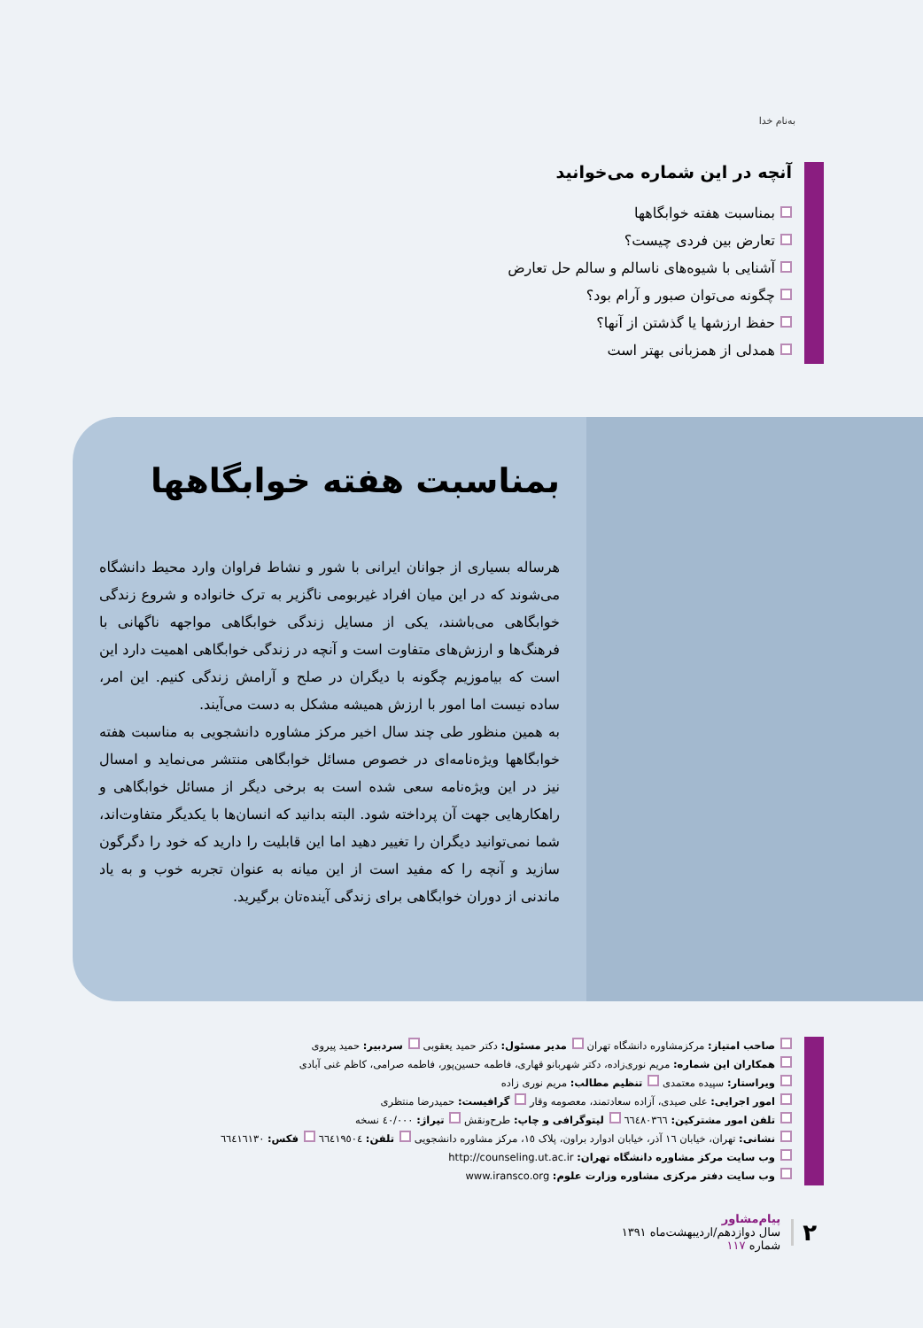به‌نام خدا
آنچه در این شماره می‌خوانید
بمناسبت هفته خوابگاهها
تعارض بین فردی چیست؟
آشنایی با شیوه‌های ناسالم و سالم حل تعارض
چگونه می‌توان صبور و آرام بود؟
حفظ ارزشها یا گذشتن از آنها؟
همدلی از همزبانی بهتر است
بمناسبت هفته خوابگاهها
هرساله بسیاری از جوانان ایرانی با شور و نشاط فراوان وارد محیط دانشگاه می‌شوند که در این میان افراد غیربومی ناگزیر به ترک خانواده و شروع زندگی خوابگاهی می‌باشند، یکی از مسایل زندگی خوابگاهی مواجهه ناگهانی با فرهنگ‌ها و ارزش‌های متفاوت است و آنچه در زندگی خوابگاهی اهمیت دارد این است که بیاموزیم چگونه با دیگران در صلح و آرامش زندگی کنیم. این امر، ساده نیست اما امور با ارزش همیشه مشکل به دست می‌آیند.
به همین منظور طی چند سال اخیر مرکز مشاوره دانشجویی به مناسبت هفته خوابگاهها ویژه‌نامه‌ای در خصوص مسائل خوابگاهی منتشر می‌نماید و امسال نیز در این ویژه‌نامه سعی شده است به برخی دیگر از مسائل خوابگاهی و راهکارهایی جهت آن پرداخته شود. البته بدانید که انسان‌ها با یکدیگر متفاوت‌اند، شما نمی‌توانید دیگران را تغییر دهید اما این قابلیت را دارید که خود را دگرگون سازید و آنچه را که مفید است از این میانه به عنوان تجربه خوب و به یاد ماندنی از دوران خوابگاهی برای زندگی آینده‌تان برگیرید.
صاحب امتیاز: مرکزمشاوره دانشگاه تهران مدیر مسئول: دکتر حمید یعقوبی سردبیر: حمید پیروی
همکاران این شماره: مریم نوری‌زاده، دکتر شهربانو قهاری، فاطمه حسین‌پور، فاطمه صرامی، کاظم غنی آبادی
ویراستار: سپیده معتمدی تنظیم مطالب: مریم نوری زاده
امور اجرایی: علی صیدی، آزاده سعادتمند، معصومه وقار گرافیست: حمیدرضا منتظری
تلفن امور مشترکین: ٦٦٤٨٠٣٦٦ لیتوگرافی و چاپ: طرح‌ونقش تیراژ: ٤٠/٠٠٠ نسخه
نشانی: تهران، خیابان ١٦ آذر، خیابان ادوارد براون، پلاک ١٥، مرکز مشاوره دانشجویی تلفن: ٦٦٤١٩٥٠٤ فکس: ٦٦٤١٦١٣٠
وب سایت مرکز مشاوره دانشگاه تهران: http://counseling.ut.ac.ir
وب سایت دفتر مرکزی مشاوره وزارت علوم: www.iransco.org
٢
پیام‌مشاور
سال دوازدهم/اردیبهشت‌ماه ١٣٩١
شماره ١١٧